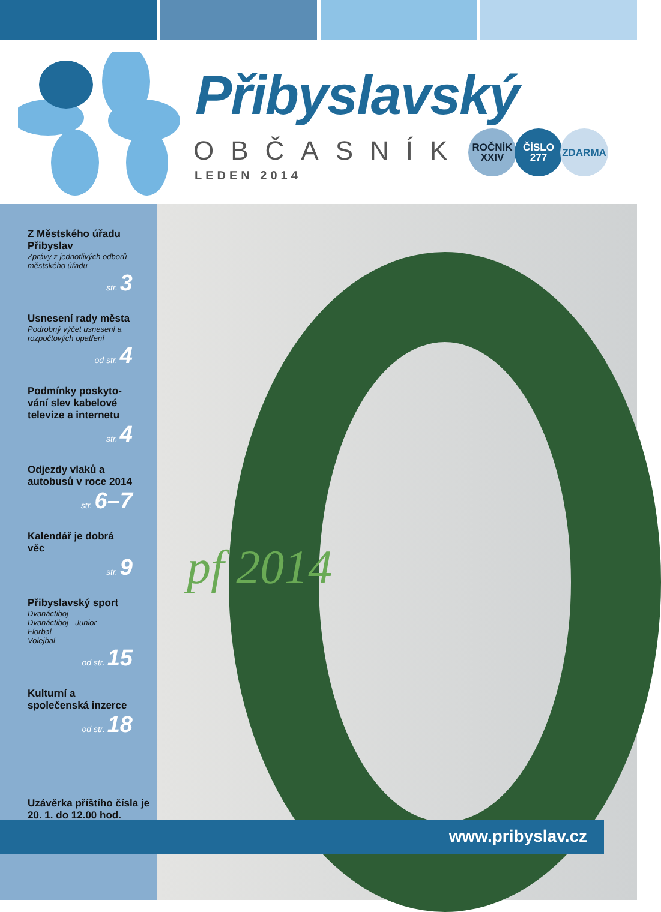Přibyslavský
OBČASNÍK
LEDEN 2014
ROČNÍK
XXIV
ČÍSLO
277
ZDARMA
Z Městského úřadu Přibyslav
Zprávy z jednotlivých odborů městského úřadu
str. 3
Usnesení rady města
Podrobný výčet usnesení a rozpočtových opatření
od str. 4
Podmínky poskyto­vání slev kabelové televize a internetu
str. 4
Odjezdy vlaků a autobusů v roce 2014
str. 6–7
Kalendář je dobrá věc
str. 9
Přibyslavský sport
Dvanáctiboj
Dvanáctiboj - Junior
Florbal
Volejbal
od str. 15
Kulturní a společenská inzerce
od str. 18
Uzávěrka příštího čísla je 20. 1. do 12.00 hod.
pf 2014
www.pribyslav.cz